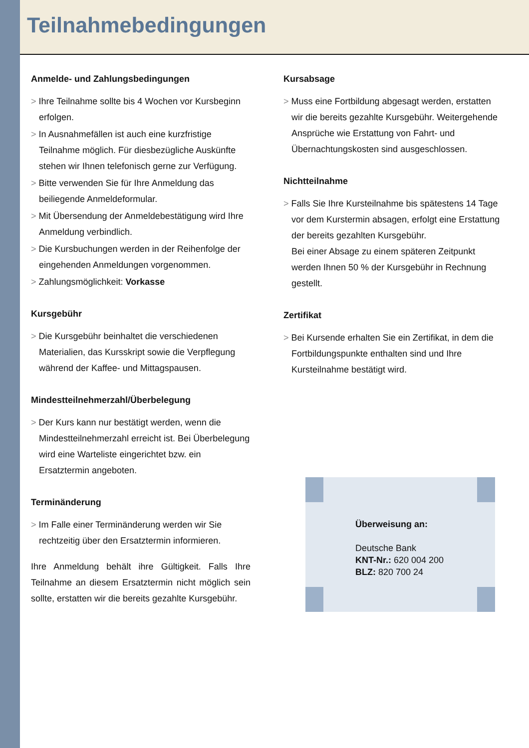Teilnahmebedingungen
Anmelde- und Zahlungsbedingungen
> Ihre Teilnahme sollte bis 4 Wochen vor Kursbeginn erfolgen.
> In Ausnahmefällen ist auch eine kurzfristige Teilnahme möglich. Für diesbezügliche Auskünfte stehen wir Ihnen telefonisch gerne zur Verfügung.
> Bitte verwenden Sie für Ihre Anmeldung das beiliegende Anmeldeformular.
> Mit Übersendung der Anmeldebestätigung wird Ihre Anmeldung verbindlich.
> Die Kursbuchungen werden in der Reihenfolge der eingehenden Anmeldungen vorgenommen.
> Zahlungsmöglichkeit: Vorkasse
Kursgebühr
> Die Kursgebühr beinhaltet die verschiedenen Materialien, das Kursskript sowie die Verpflegung während der Kaffee- und Mittagspausen.
Mindestteilnehmerzahl/Überbelegung
> Der Kurs kann nur bestätigt werden, wenn die Mindestteilnehmerzahl erreicht ist. Bei Überbelegung wird eine Warteliste eingerichtet bzw. ein Ersatztermin angeboten.
Terminänderung
> Im Falle einer Terminänderung werden wir Sie rechtzeitig über den Ersatztermin informieren.
Ihre Anmeldung behält ihre Gültigkeit. Falls Ihre Teilnahme an diesem Ersatztermin nicht möglich sein sollte, erstatten wir die bereits gezahlte Kursgebühr.
Kursabsage
> Muss eine Fortbildung abgesagt werden, erstatten wir die bereits gezahlte Kursgebühr. Weitergehende Ansprüche wie Erstattung von Fahrt- und Übernachtungskosten sind ausgeschlossen.
Nichtteilnahme
> Falls Sie Ihre Kursteilnahme bis spätestens 14 Tage vor dem Kurstermin absagen, erfolgt eine Erstattung der bereits gezahlten Kursgebühr.
Bei einer Absage zu einem späteren Zeitpunkt werden Ihnen 50 % der Kursgebühr in Rechnung gestellt.
Zertifikat
> Bei Kursende erhalten Sie ein Zertifikat, in dem die Fortbildungspunkte enthalten sind und Ihre Kursteilnahme bestätigt wird.
Überweisung an:
Deutsche Bank
KNT-Nr.: 620 004 200
BLZ: 820 700 24